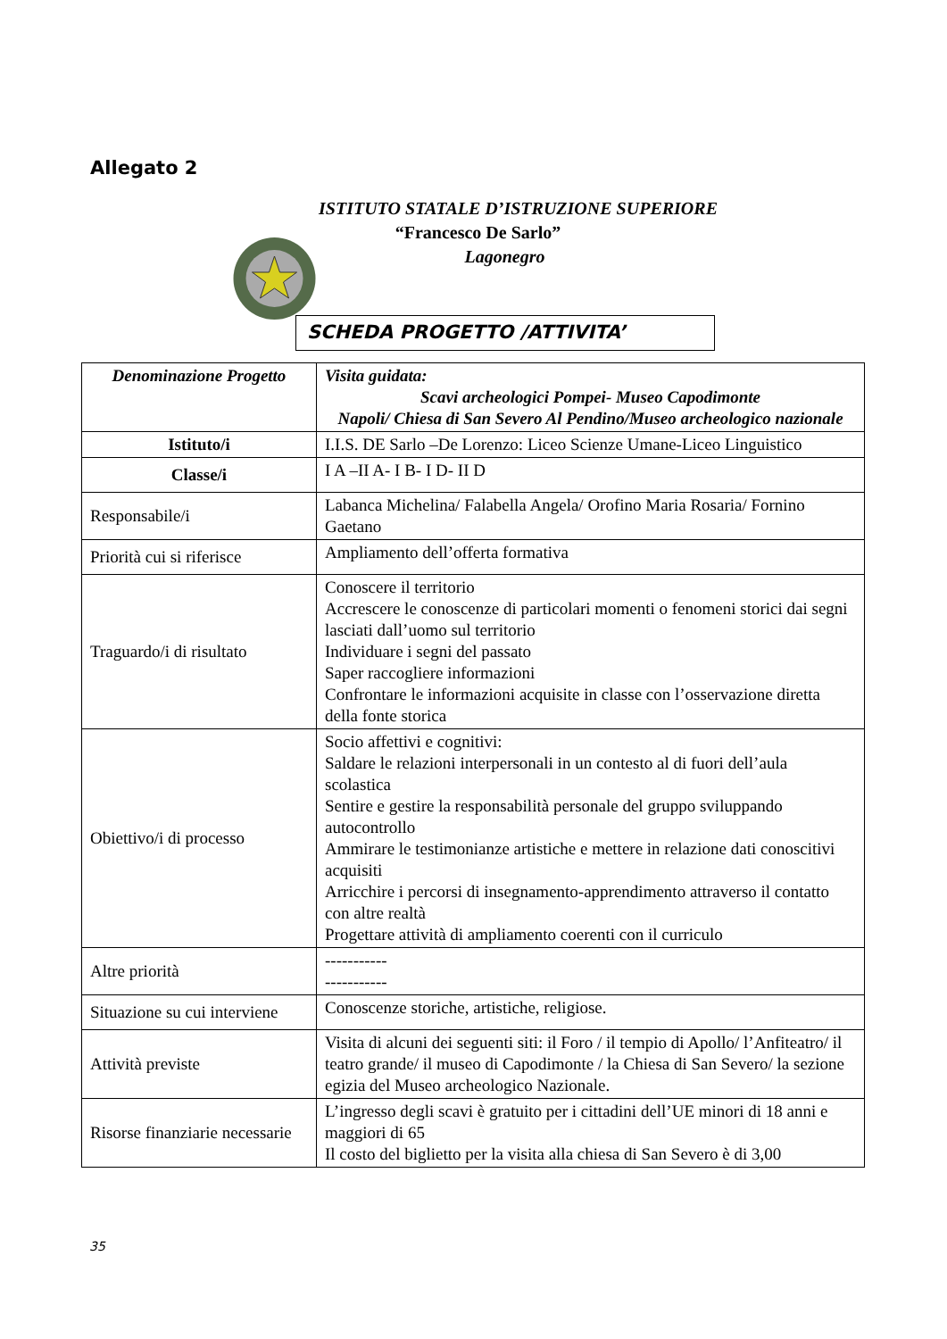Allegato 2
ISTITUTO STATALE D’ISTRUZIONE SUPERIORE
“Francesco De Sarlo”
Lagonegro
SCHEDA PROGETTO /ATTIVITA’
| Denominazione Progetto | Visita guidata: Scavi archeologici Pompei- Museo Capodimonte Napoli/ Chiesa di San Severo Al Pendino/Museo archeologico nazionale |
| Istituto/i | I.I.S. DE Sarlo –De Lorenzo: Liceo Scienze Umane-Liceo Linguistico |
| Classe/i | I A –II A- I B- I D- II D |
| Responsabile/i | Labanca Michelina/ Falabella Angela/ Orofino Maria Rosaria/ Fornino Gaetano |
| Priorità cui si riferisce | Ampliamento dell’offerta formativa |
| Traguardo/i di risultato | Conoscere il territorio Accrescere le conoscenze di particolari momenti o fenomeni storici dai segni lasciati dall’uomo sul territorio Individuare i segni del passato Saper raccogliere informazioni Confrontare le informazioni acquisite in classe con l’osservazione diretta della fonte storica |
| Obiettivo/i di processo | Socio affettivi e cognitivi: Saldare le relazioni interpersonali in un contesto al di fuori dell’aula scolastica Sentire e gestire la responsabilità personale del gruppo sviluppando autocontrollo Ammirare le testimonianze artistiche e mettere in relazione dati conoscitivi acquisiti Arricchire i percorsi di insegnamento-apprendimento attraverso il contatto con altre realtà Progettare attività di ampliamento coerenti con il curriculo |
| Altre priorità | ----------- ----------- |
| Situazione su cui interviene | Conoscenze storiche, artistiche, religiose. |
| Attività previste | Visita di alcuni dei seguenti siti: il Foro / il tempio di Apollo/ l’Anfiteatro/ il teatro grande/ il museo di Capodimonte / la Chiesa di San Severo/ la sezione egizia del Museo archeologico Nazionale. |
| Risorse finanziarie necessarie | L’ingresso degli scavi è gratuito per i cittadini dell’UE minori di 18 anni e maggiori di 65 Il costo del biglietto per la visita alla chiesa di San Severo è di 3,00 |
35